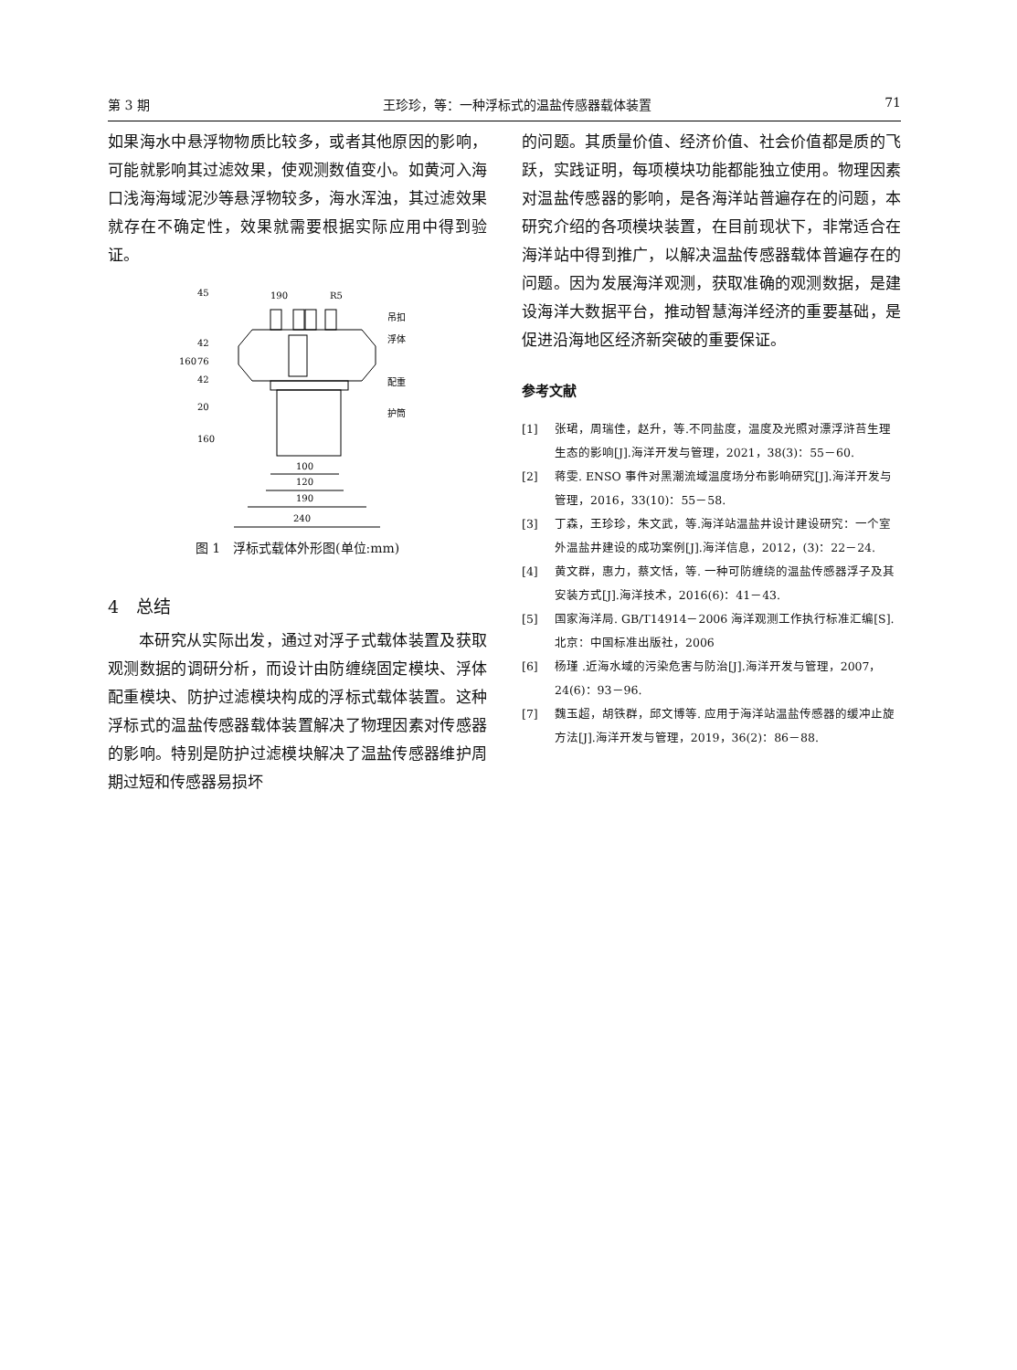第 3 期 王珍珍，等：一种浮标式的温盐传感器载体装置 71
如果海水中悬浮物物质比较多，或者其他原因的影响，可能就影响其过滤效果，使观测数值变小。如黄河入海口浅海海域泥沙等悬浮物较多，海水浑浊，其过滤效果就存在不确定性，效果就需要根据实际应用中得到验证。
190
R5
45
吊扣
浮体
配重
护筒
42
76
42
20
160
160
100
120
190
240
图 1　浮标式载体外形图(单位:mm)
4　总结
本研究从实际出发，通过对浮子式载体装置及获取观测数据的调研分析，而设计由防缠绕固定模块、浮体配重模块、防护过滤模块构成的浮标式载体装置。这种浮标式的温盐传感器载体装置解决了物理因素对传感器的影响。特别是防护过滤模块解决了温盐传感器维护周期过短和传感器易损坏
的问题。其质量价值、经济价值、社会价值都是质的飞跃，实践证明，每项模块功能都能独立使用。物理因素对温盐传感器的影响，是各海洋站普遍存在的问题，本研究介绍的各项模块装置，在目前现状下，非常适合在海洋站中得到推广，以解决温盐传感器载体普遍存在的问题。因为发展海洋观测，获取准确的观测数据，是建设海洋大数据平台，推动智慧海洋经济的重要基础，是促进沿海地区经济新突破的重要保证。
参考文献
[1] 张珺，周瑞佳，赵升，等.不同盐度，温度及光照对漂浮浒苔生理生态的影响[J].海洋开发与管理，2021，38(3)：55－60.
[2] 蒋雯. ENSO 事件对黑潮流域温度场分布影响研究[J].海洋开发与管理，2016，33(10)：55－58.
[3] 丁森，王珍珍，朱文武，等.海洋站温盐井设计建设研究：一个室外温盐井建设的成功案例[J].海洋信息，2012，(3)：22－24.
[4] 黄文群，惠力，蔡文恬，等. 一种可防缠绕的温盐传感器浮子及其安装方式[J].海洋技术，2016(6)：41－43.
[5] 国家海洋局. GB/T14914－2006 海洋观测工作执行标准汇编[S].北京：中国标准出版社，2006
[6] 杨瑾 .近海水域的污染危害与防治[J].海洋开发与管理，2007，24(6)：93－96.
[7] 魏玉超，胡铁群，邱文博等. 应用于海洋站温盐传感器的缓冲止旋方法[J].海洋开发与管理，2019，36(2)：86－88.